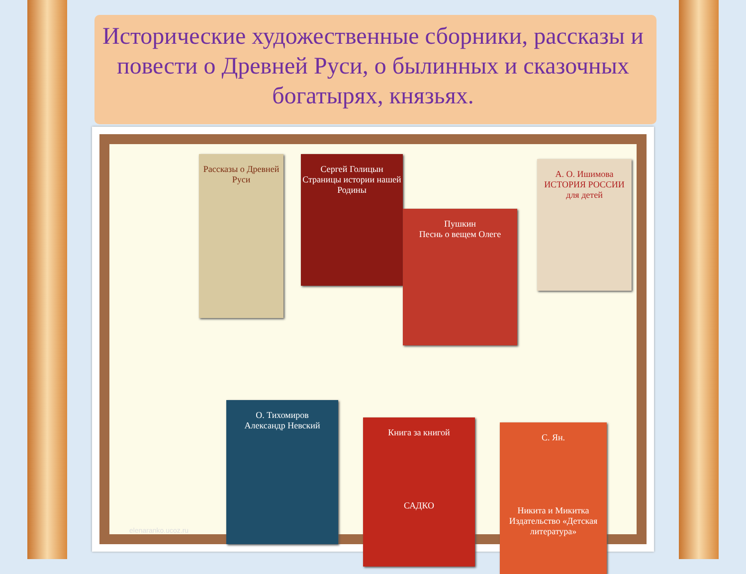Исторические художественные сборники, рассказы и повести о Древней Руси, о былинных и сказочных богатырях, князьях.
Рассказы о Древней Руси
Сергей Голицын
Страницы истории нашей Родины
Пушкин
Песнь о вещем Олеге
А. О. Ишимова
ИСТОРИЯ РОССИИ
для детей
О. Тихомиров
Александр Невский
Книга за книгой
САДКО
С. Ян.
Никита и Микитка
Издательство «Детская литература»
elenaranko.ucoz.ru